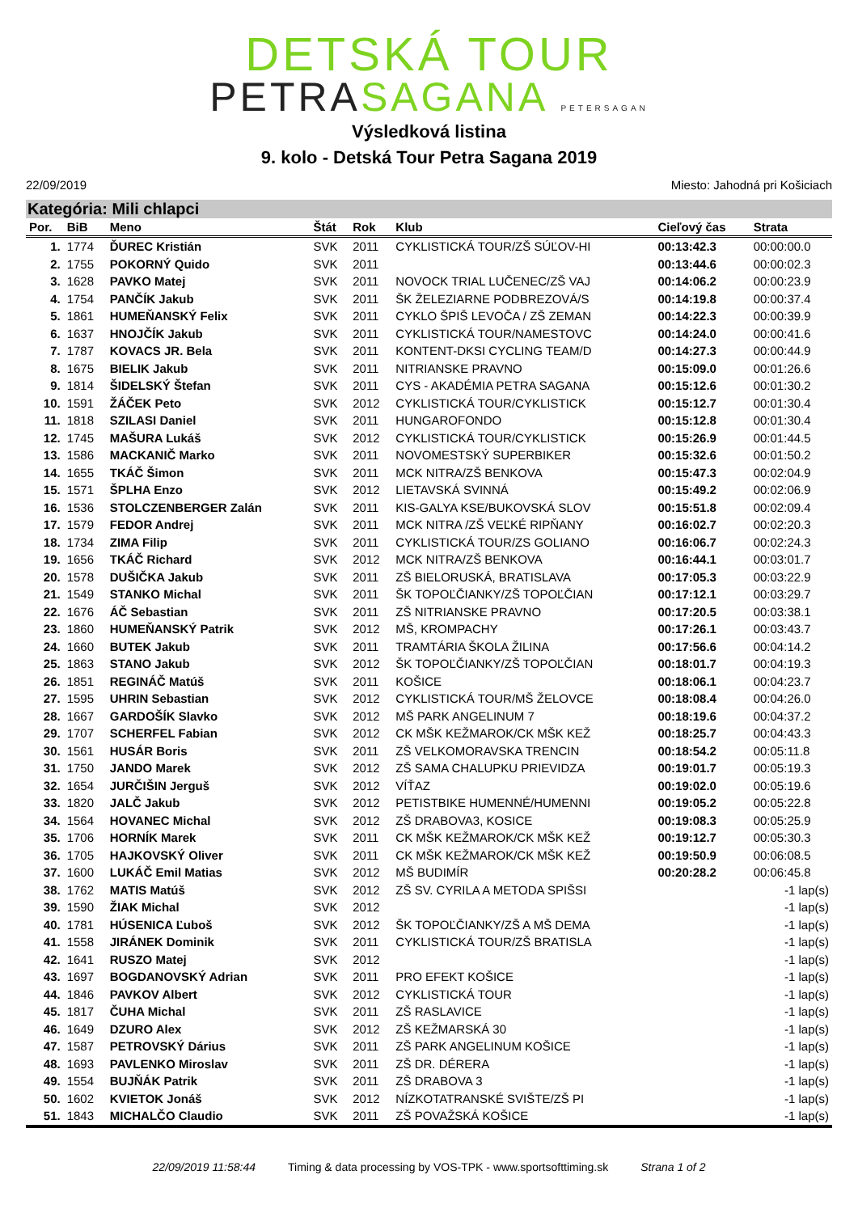DETSKÁ TOUR
PETRASAGANA PETERSAGAN
Výsledková listina
9. kolo - Detská Tour Petra Sagana 2019
22/09/2019 Miesto: Jahodná pri Košiciach
Kategória: Mili chlapci
| Por. | BiB | Meno | Štát | Rok | Klub | Cieľový čas | Strata |
| --- | --- | --- | --- | --- | --- | --- | --- |
| 1. | 1774 | ĎUREC Kristián | SVK | 2011 | CYKLISTICKÁ TOUR/ZŠ SÚĽOV-HI | 00:13:42.3 | 00:00:00.0 |
| 2. | 1755 | POKORNÝ Quido | SVK | 2011 | | 00:13:44.6 | 00:00:02.3 |
| 3. | 1628 | PAVKO Matej | SVK | 2011 | NOVOCK TRIAL LUČENEC/ZŠ VAJ | 00:14:06.2 | 00:00:23.9 |
| 4. | 1754 | PANČÍK Jakub | SVK | 2011 | ŠK ŽELEZIARNE PODBREZOVÁ/S | 00:14:19.8 | 00:00:37.4 |
| 5. | 1861 | HUMEŇANSKÝ Felix | SVK | 2011 | CYKLO ŠPIŠ LEVOČA / ZŠ ZEMAN | 00:14:22.3 | 00:00:39.9 |
| 6. | 1637 | HNOJČÍK Jakub | SVK | 2011 | CYKLISTICKÁ TOUR/NAMESTOVC | 00:14:24.0 | 00:00:41.6 |
| 7. | 1787 | KOVACS JR. Bela | SVK | 2011 | KONTENT-DKSI CYCLING TEAM/D | 00:14:27.3 | 00:00:44.9 |
| 8. | 1675 | BIELIK Jakub | SVK | 2011 | NITRIANSKE PRAVNO | 00:15:09.0 | 00:01:26.6 |
| 9. | 1814 | ŠIDELSKÝ Štefan | SVK | 2011 | CYS - AKADÉMIA PETRA SAGANA | 00:15:12.6 | 00:01:30.2 |
| 10. | 1591 | ŽÁČEK Peto | SVK | 2012 | CYKLISTICKÁ TOUR/CYKLISTICK | 00:15:12.7 | 00:01:30.4 |
| 11. | 1818 | SZILASI Daniel | SVK | 2011 | HUNGAROFONDO | 00:15:12.8 | 00:01:30.4 |
| 12. | 1745 | MAŠURA Lukáš | SVK | 2012 | CYKLISTICKÁ TOUR/CYKLISTICK | 00:15:26.9 | 00:01:44.5 |
| 13. | 1586 | MACKANIČ Marko | SVK | 2011 | NOVOMESTSKÝ SUPERBIKER | 00:15:32.6 | 00:01:50.2 |
| 14. | 1655 | TKÁČ Šimon | SVK | 2011 | MCK NITRA/ZŠ BENKOVA | 00:15:47.3 | 00:02:04.9 |
| 15. | 1571 | ŠPLHA Enzo | SVK | 2012 | LIETAVSKÁ SVINNÁ | 00:15:49.2 | 00:02:06.9 |
| 16. | 1536 | STOLCZENBERGER Zalán | SVK | 2011 | KIS-GALYA KSE/BUKOVSKÁ SLOV | 00:15:51.8 | 00:02:09.4 |
| 17. | 1579 | FEDOR Andrej | SVK | 2011 | MCK NITRA /ZŠ VEĽKÉ RIPŇANY | 00:16:02.7 | 00:02:20.3 |
| 18. | 1734 | ZIMA Filip | SVK | 2011 | CYKLISTICKÁ TOUR/ZS GOLIANO | 00:16:06.7 | 00:02:24.3 |
| 19. | 1656 | TKÁČ Richard | SVK | 2012 | MCK NITRA/ZŠ BENKOVA | 00:16:44.1 | 00:03:01.7 |
| 20. | 1578 | DUŠIČKA Jakub | SVK | 2011 | ZŠ BIELORUSKÁ, BRATISLAVA | 00:17:05.3 | 00:03:22.9 |
| 21. | 1549 | STANKO Michal | SVK | 2011 | ŠK TOPOĽČIANKY/ZŠ TOPOĽČIAN | 00:17:12.1 | 00:03:29.7 |
| 22. | 1676 | ÁČ Sebastian | SVK | 2011 | ZŠ NITRIANSKE PRAVNO | 00:17:20.5 | 00:03:38.1 |
| 23. | 1860 | HUMEŇANSKÝ Patrik | SVK | 2012 | MŠ, KROMPACHY | 00:17:26.1 | 00:03:43.7 |
| 24. | 1660 | BUTEK Jakub | SVK | 2011 | TRAMTÁRIA ŠKOLA ŽILINA | 00:17:56.6 | 00:04:14.2 |
| 25. | 1863 | STANO Jakub | SVK | 2012 | ŠK TOPOĽČIANKY/ZŠ TOPOĽČIAN | 00:18:01.7 | 00:04:19.3 |
| 26. | 1851 | REGINÁČ Matúš | SVK | 2011 | KOŠICE | 00:18:06.1 | 00:04:23.7 |
| 27. | 1595 | UHRIN Sebastian | SVK | 2012 | CYKLISTICKÁ TOUR/MŠ ŽELOVCE | 00:18:08.4 | 00:04:26.0 |
| 28. | 1667 | GARDOŠÍK Slavko | SVK | 2012 | MŠ PARK ANGELINUM 7 | 00:18:19.6 | 00:04:37.2 |
| 29. | 1707 | SCHERFEL Fabian | SVK | 2012 | CK MŠK KEŽMAROK/CK MŠK KEŽ | 00:18:25.7 | 00:04:43.3 |
| 30. | 1561 | HUSÁR Boris | SVK | 2011 | ZŠ VELKOMORAVSKA TRENCIN | 00:18:54.2 | 00:05:11.8 |
| 31. | 1750 | JANDO Marek | SVK | 2012 | ZŠ SAMA CHALUPKU PRIEVIDZA | 00:19:01.7 | 00:05:19.3 |
| 32. | 1654 | JURČIŠIN Jerguš | SVK | 2012 | VÍŤAZ | 00:19:02.0 | 00:05:19.6 |
| 33. | 1820 | JALČ Jakub | SVK | 2012 | PETISTBIKE HUMENNÉ/HUMENNI | 00:19:05.2 | 00:05:22.8 |
| 34. | 1564 | HOVANEC Michal | SVK | 2012 | ZŠ DRABOVA3, KOSICE | 00:19:08.3 | 00:05:25.9 |
| 35. | 1706 | HORNÍK Marek | SVK | 2011 | CK MŠK KEŽMAROK/CK MŠK KEŽ | 00:19:12.7 | 00:05:30.3 |
| 36. | 1705 | HAJKOVSKÝ Oliver | SVK | 2011 | CK MŠK KEŽMAROK/CK MŠK KEŽ | 00:19:50.9 | 00:06:08.5 |
| 37. | 1600 | LUKÁČ Emil Matias | SVK | 2012 | MŠ BUDIMÍR | 00:20:28.2 | 00:06:45.8 |
| 38. | 1762 | MATIS Matúš | SVK | 2012 | ZŠ SV. CYRILA A METODA SPIŠSI | | -1 lap(s) |
| 39. | 1590 | ŽIAK Michal | SVK | 2012 | | | -1 lap(s) |
| 40. | 1781 | HÚSENICA Ľuboš | SVK | 2012 | ŠK TOPOĽČIANKY/ZŠ A MŠ DEMA | | -1 lap(s) |
| 41. | 1558 | JIRÁNEK Dominik | SVK | 2011 | CYKLISTICKÁ TOUR/ZŠ BRATISLA | | -1 lap(s) |
| 42. | 1641 | RUSZO Matej | SVK | 2012 | | | -1 lap(s) |
| 43. | 1697 | BOGDANOVSKÝ Adrian | SVK | 2011 | PRO EFEKT KOŠICE | | -1 lap(s) |
| 44. | 1846 | PAVKOV Albert | SVK | 2012 | CYKLISTICKÁ TOUR | | -1 lap(s) |
| 45. | 1817 | ČUHA Michal | SVK | 2011 | ZŠ RASLAVICE | | -1 lap(s) |
| 46. | 1649 | DZURO Alex | SVK | 2012 | ZŠ KEŽMARSKÁ 30 | | -1 lap(s) |
| 47. | 1587 | PETROVSKÝ Dárius | SVK | 2011 | ZŠ PARK ANGELINUM KOŠICE | | -1 lap(s) |
| 48. | 1693 | PAVLENKO Miroslav | SVK | 2011 | ZŠ DR. DÉRERA | | -1 lap(s) |
| 49. | 1554 | BUJŇÁK Patrik | SVK | 2011 | ZŠ DRABOVA 3 | | -1 lap(s) |
| 50. | 1602 | KVIETOK Jonáš | SVK | 2012 | NÍZKOTATRANSKÉ SVIŠTE/ZŠ PI | | -1 lap(s) |
| 51. | 1843 | MICHALČO Claudio | SVK | 2011 | ZŠ POVAŽSKÁ KOŠICE | | -1 lap(s) |
22/09/2019 11:58:44 Timing & data processing by VOS-TPK - www.sportsofttiming.sk Strana 1 of 2